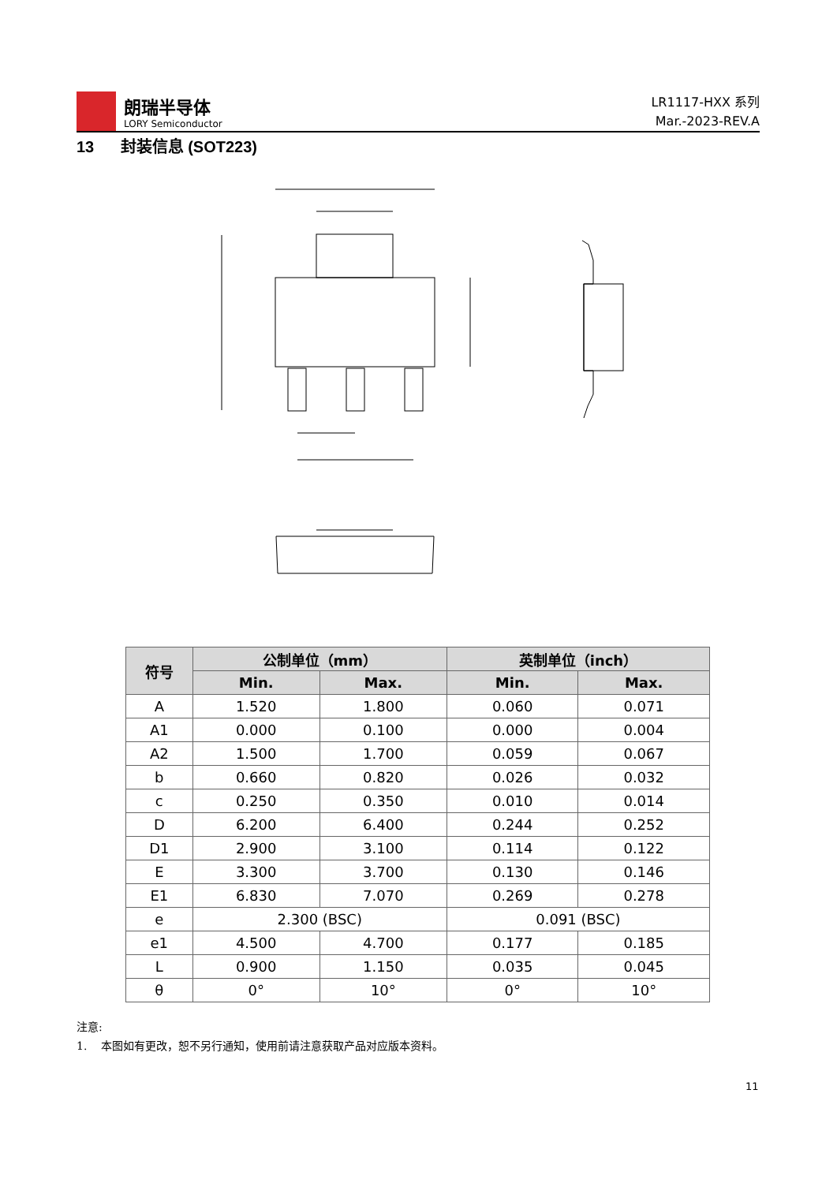朗瑞半导体
LORY Semiconductor
LR1117-HXX 系列
Mar.-2023-REV.A
13 封装信息 (SOT223)
| 符号 | 公制单位（mm） | | 英制单位（inch） | |
| --- | --- | --- | --- | --- |
| | Min. | Max. | Min. | Max. |
| A | 1.520 | 1.800 | 0.060 | 0.071 |
| A1 | 0.000 | 0.100 | 0.000 | 0.004 |
| A2 | 1.500 | 1.700 | 0.059 | 0.067 |
| b | 0.660 | 0.820 | 0.026 | 0.032 |
| c | 0.250 | 0.350 | 0.010 | 0.014 |
| D | 6.200 | 6.400 | 0.244 | 0.252 |
| D1 | 2.900 | 3.100 | 0.114 | 0.122 |
| E | 3.300 | 3.700 | 0.130 | 0.146 |
| E1 | 6.830 | 7.070 | 0.269 | 0.278 |
| e | 2.300 (BSC) | | 0.091 (BSC) | |
| e1 | 4.500 | 4.700 | 0.177 | 0.185 |
| L | 0.900 | 1.150 | 0.035 | 0.045 |
| θ | 0° | 10° | 0° | 10° |
注意:
1. 本图如有更改，恕不另行通知，使用前请注意获取产品对应版本资料。
11